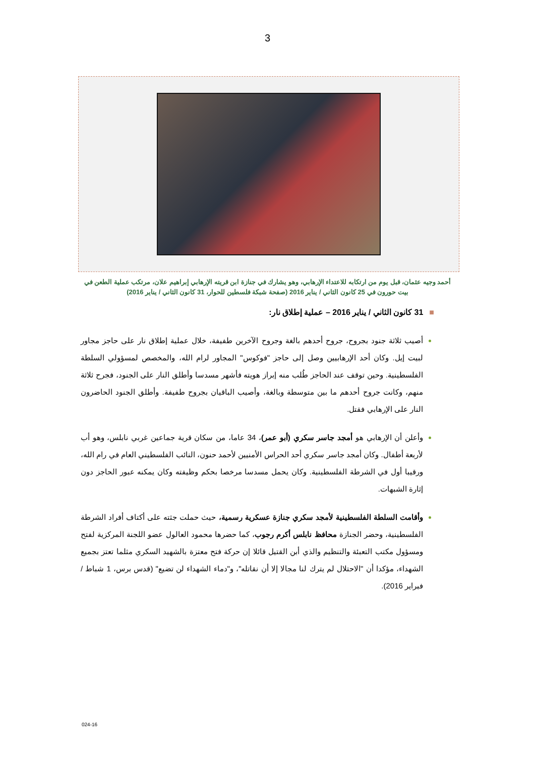3
أحمد وجيه عثمان، قبل يوم من ارتكابه للاعتداء الإرهابي، وهو يشارك في جنازة ابن قريته الإرهابي إبراهيم علان، مرتكب عملية الطعن في بيت حورون في 25 كانون الثاني / يناير 2016 (صفحة شبكة فلسطين للحوار، 31 كانون الثاني / يناير 2016)
■31 كانون الثاني / يناير 2016 – عملية إطلاق نار:
أصيب ثلاثة جنود بجروح، جروح أحدهم بالغة وجروح الآخرين طفيفة، خلال عملية إطلاق نار على حاجز مجاور لبيت إيل. وكان أحد الإرهابيين وصل إلى حاجز "فوكوس" المجاور لرام الله، والمخصص لمسؤولي السلطة الفلسطينية. وحين توقف عند الحاجز طُلب منه إبراز هويته فأشهر مسدسا وأطلق النار على الجنود، فجرح ثلاثة منهم، وكانت جروح أحدهم ما بين متوسطة وبالغة، وأصيب الباقيان بجروح طفيفة. وأطلق الجنود الحاضرون النار على الإرهابي فقتل.
وأعلن أن الإرهابي هو أمجد جاسر سكري (أبو عمر)، 34 عاما، من سكان قرية جماعين غربي نابلس، وهو أب لأربعة أطفال. وكان أمجد جاسر سكري أحد الحراس الأمنيين لأحمد حنون، النائب الفلسطيني العام في رام الله، ورقيبا أول في الشرطة الفلسطينية. وكان يحمل مسدسا مرخصا بحكم وظيفته وكان يمكنه عبور الحاجز دون إثارة الشبهات.
وأقامت السلطة الفلسطينية لأمجد سكري جنازة عسكرية رسمية، حيث حملت جثته على أكتاف أفراد الشرطة الفلسطينية، وحضر الجنازة محافظ نابلس أكرم رجوب، كما حضرها محمود العالول عضو اللجنة المركزية لفتح ومسؤول مكتب التعبئة والتنظيم والذي أبن القتيل قائلا إن حركة فتح معتزة بالشهيد السكري مثلما تعتز بجميع الشهداء، مؤكدا أن "الاحتلال لم يترك لنا مجالا إلا أن نقاتله"، و"دماء الشهداء لن تضيع" (قدس برس، 1 شباط / فبراير 2016).
024-16